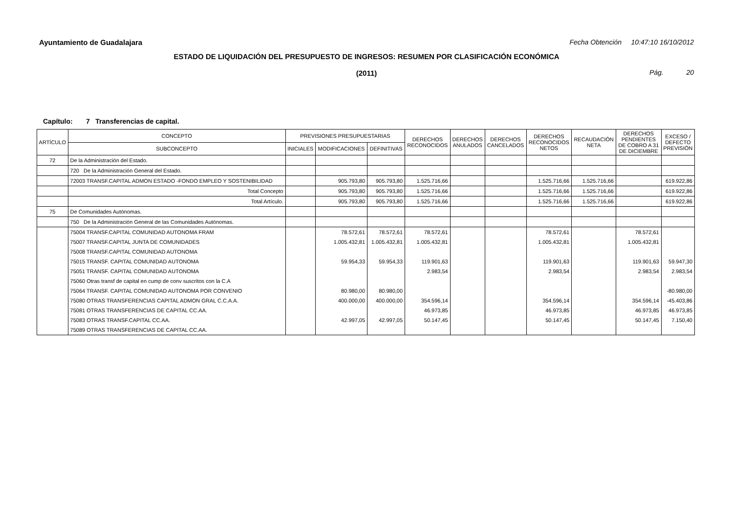Ayuntamiento de Guadalajara Fecha Obtención 10:47:10 16/10/2012
ESTADO DE LIQUIDACIÓN DEL PRESUPUESTO DE INGRESOS: RESUMEN POR CLASIFICACIÓN ECONÓMICA
(2011)
Pág. 20
Capítulo: 7 Transferencias de capital.
| ARTÍCULO | CONCEPTO | PREVISIONES PRESUPUESTARIAS | | | DERECHOS RECONOCIDOS | DERECHOS ANULADOS | DERECHOS CANCELADOS | DERECHOS RECONOCIDOS NETOS | RECAUDACIÓN NETA | DERECHOS PENDIENTES DE COBRO A 31 DE DICIEMBRE | EXCESO / DEFECTO PREVISIÓN |
| --- | --- | --- | --- | --- | --- | --- | --- | --- | --- | --- | --- |
| | SUBCONCEPTO | INICIALES | MODIFICACIONES | DEFINITIVAS | | | | | | | |
| 72 | De la Administración del Estado. | | | | | | | | | | |
| | 720 De la Administración General del Estado. | | | | | | | | | | |
| | 72003 TRANSF.CAPITAL ADMON ESTADO -FONDO EMPLEO Y SOSTENIBILIDAD | | 905.793,80 | 905.793,80 | 1.525.716,66 | | | 1.525.716,66 | 1.525.716,66 | | 619.922,86 |
| | Total Concepto | | 905.793,80 | 905.793,80 | 1.525.716,66 | | | 1.525.716,66 | 1.525.716,66 | | 619.922,86 |
| | Total Artículo. | | 905.793,80 | 905.793,80 | 1.525.716,66 | | | 1.525.716,66 | 1.525.716,66 | | 619.922,86 |
| 75 | De Comunidades Autónomas. | | | | | | | | | | |
| | 750 De la Administración General de las Comunidades Autónomas. | | | | | | | | | | |
| | 75004 TRANSF.CAPITAL COMUNIDAD AUTONOMA FRAM | | 78.572,61 | 78.572,61 | 78.572,61 | | | 78.572,61 | | 78.572,61 | |
| | 75007 TRANSF.CAPITAL JUNTA DE COMUNIDADES | | 1.005.432,81 | 1.005.432,81 | 1.005.432,81 | | | 1.005.432,81 | | 1.005.432,81 | |
| | 75008 TRANSF.CAPITAL COMUNIDAD AUTONOMA | | | | | | | | | | |
| | 75015 TRANSF. CAPITAL COMUNIDAD AUTONOMA | | 59.954,33 | 59.954,33 | 119.901,63 | | | 119.901,63 | | 119.901,63 | 59.947,30 |
| | 75051 TRANSF. CAPITAL COMUNIDAD AUTONOMA | | | | 2.983,54 | | | 2.983,54 | | 2.983,54 | 2.983,54 |
| | 75060 Otras transf de capital en cump de conv suscritos con la C.A | | | | | | | | | | |
| | 75064 TRANSF. CAPITAL COMUNIDAD AUTONOMA POR CONVENIO | | 80.980,00 | 80.980,00 | | | | | | | -80.980,00 |
| | 75080 OTRAS TRANSFERENCIAS CAPITAL ADMON GRAL C.C.A.A. | | 400.000,00 | 400.000,00 | 354.596,14 | | | 354.596,14 | | 354.596,14 | -45.403,86 |
| | 75081 OTRAS TRANSFERENCIAS DE CAPITAL CC.AA. | | | | 46.973,85 | | | 46.973,85 | | 46.973,85 | 46.973,85 |
| | 75083 OTRAS TRANSF.CAPITAL CC.AA. | | 42.997,05 | 42.997,05 | 50.147,45 | | | 50.147,45 | | 50.147,45 | 7.150,40 |
| | 75089 OTRAS TRANSFERENCIAS DE CAPITAL CC.AA. | | | | | | | | | | |